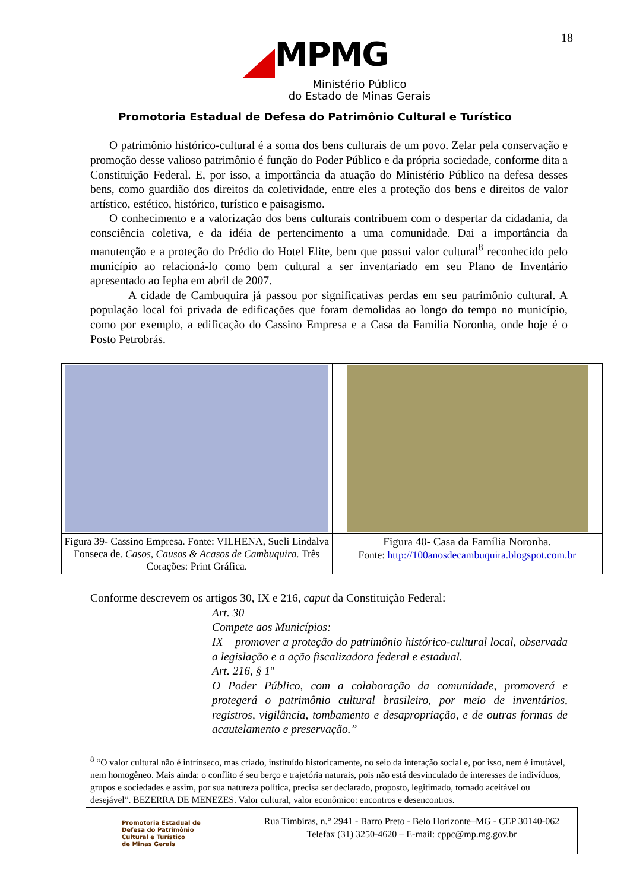18
MPMG
Ministério Público
do Estado de Minas Gerais
Promotoria Estadual de Defesa do Patrimônio Cultural e Turístico
O patrimônio histórico-cultural é a soma dos bens culturais de um povo. Zelar pela conservação e promoção desse valioso patrimônio é função do Poder Público e da própria sociedade, conforme dita a Constituição Federal. E, por isso, a importância da atuação do Ministério Público na defesa desses bens, como guardião dos direitos da coletividade, entre eles a proteção dos bens e direitos de valor artístico, estético, histórico, turístico e paisagismo.
O conhecimento e a valorização dos bens culturais contribuem com o despertar da cidadania, da consciência coletiva, e da idéia de pertencimento a uma comunidade. Dai a importância da manutenção e a proteção do Prédio do Hotel Elite, bem que possui valor cultural<sup>8</sup> reconhecido pelo município ao relacioná-lo como bem cultural a ser inventariado em seu Plano de Inventário apresentado ao Iepha em abril de 2007.
A cidade de Cambuquira já passou por significativas perdas em seu patrimônio cultural. A população local foi privada de edificações que foram demolidas ao longo do tempo no município, como por exemplo, a edificação do Cassino Empresa e a Casa da Família Noronha, onde hoje é o Posto Petrobrás.
| Figura 39- Cassino Empresa. Fonte: VILHENA, Sueli Lindalva Fonseca de. Casos, Causos & Acasos de Cambuquira. Três Corações: Print Gráfica. | Figura 40- Casa da Família Noronha. Fonte: http://100anosdecambuquira.blogspot.com.br |
Conforme descrevem os artigos 30, IX e 216, caput da Constituição Federal:
Art. 30
Compete aos Municípios:
IX – promover a proteção do patrimônio histórico-cultural local, observada a legislação e a ação fiscalizadora federal e estadual.
Art. 216, § 1º
O Poder Público, com a colaboração da comunidade, promoverá e protegerá o patrimônio cultural brasileiro, por meio de inventários, registros, vigilância, tombamento e desapropriação, e de outras formas de acautelamento e preservação.”
<sup>8</sup> “O valor cultural não é intrínseco, mas criado, instituído historicamente, no seio da interação social e, por isso, nem é imutável, nem homogêneo. Mais ainda: o conflito é seu berço e trajetória naturais, pois não está desvinculado de interesses de indivíduos, grupos e sociedades e assim, por sua natureza política, precisa ser declarado, proposto, legitimado, tornado aceitável ou desejável”. BEZERRA DE MENEZES. Valor cultural, valor econômico: encontros e desencontros.
Promotoria Estadual de
Defesa do Patrimônio
Cultural e Turístico
de Minas Gerais
Rua Timbiras, n.° 2941 - Barro Preto - Belo Horizonte–MG - CEP 30140-062
Telefax (31) 3250-4620 – E-mail: cppc@mp.mg.gov.br